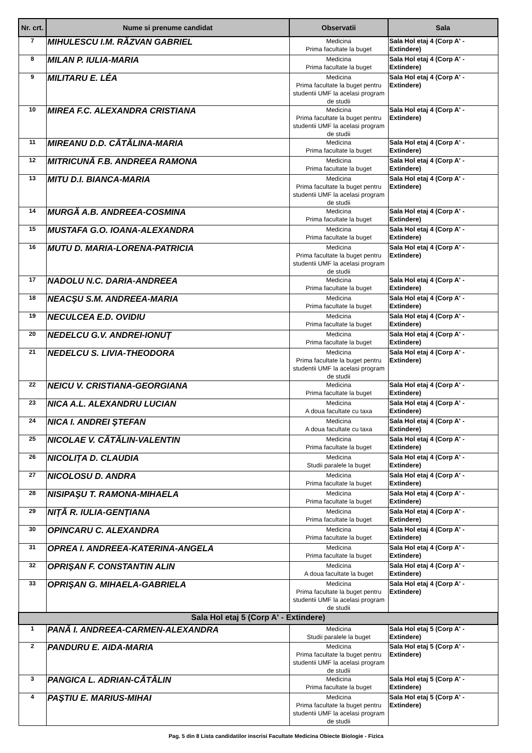| Nr. crt. | Nume si prenume candidat | Observatii | Sala |
| --- | --- | --- | --- |
| 7 | MIHULESCU I.M. RĂZVAN GABRIEL | Medicina Prima facultate la buget | Sala Hol etaj 4 (Corp A' - Extindere) |
| 8 | MILAN P. IULIA-MARIA | Medicina Prima facultate la buget | Sala Hol etaj 4 (Corp A' - Extindere) |
| 9 | MILITARU E. LÉA | Medicina Prima facultate la buget pentru studentii UMF la acelasi program de studii | Sala Hol etaj 4 (Corp A' - Extindere) |
| 10 | MIREA F.C. ALEXANDRA CRISTIANA | Medicina Prima facultate la buget pentru studentii UMF la acelasi program de studii | Sala Hol etaj 4 (Corp A' - Extindere) |
| 11 | MIREANU D.D. CĂTĂLINA-MARIA | Medicina Prima facultate la buget | Sala Hol etaj 4 (Corp A' - Extindere) |
| 12 | MITRICUNĂ F.B. ANDREEA RAMONA | Medicina Prima facultate la buget | Sala Hol etaj 4 (Corp A' - Extindere) |
| 13 | MITU D.I. BIANCA-MARIA | Medicina Prima facultate la buget pentru studentii UMF la acelasi program de studii | Sala Hol etaj 4 (Corp A' - Extindere) |
| 14 | MURGĂ A.B. ANDREEA-COSMINA | Medicina Prima facultate la buget | Sala Hol etaj 4 (Corp A' - Extindere) |
| 15 | MUSTAFA G.O. IOANA-ALEXANDRA | Medicina Prima facultate la buget | Sala Hol etaj 4 (Corp A' - Extindere) |
| 16 | MUTU D. MARIA-LORENA-PATRICIA | Medicina Prima facultate la buget pentru studentii UMF la acelasi program de studii | Sala Hol etaj 4 (Corp A' - Extindere) |
| 17 | NADOLU N.C. DARIA-ANDREEA | Medicina Prima facultate la buget | Sala Hol etaj 4 (Corp A' - Extindere) |
| 18 | NEACŞU S.M. ANDREEA-MARIA | Medicina Prima facultate la buget | Sala Hol etaj 4 (Corp A' - Extindere) |
| 19 | NECULCEA E.D. OVIDIU | Medicina Prima facultate la buget | Sala Hol etaj 4 (Corp A' - Extindere) |
| 20 | NEDELCU G.V. ANDREI-IONUŢ | Medicina Prima facultate la buget | Sala Hol etaj 4 (Corp A' - Extindere) |
| 21 | NEDELCU S. LIVIA-THEODORA | Medicina Prima facultate la buget pentru studentii UMF la acelasi program de studii | Sala Hol etaj 4 (Corp A' - Extindere) |
| 22 | NEICU V. CRISTIANA-GEORGIANA | Medicina Prima facultate la buget | Sala Hol etaj 4 (Corp A' - Extindere) |
| 23 | NICA A.L. ALEXANDRU LUCIAN | Medicina A doua facultate cu taxa | Sala Hol etaj 4 (Corp A' - Extindere) |
| 24 | NICA I. ANDREI ŞTEFAN | Medicina A doua facultate cu taxa | Sala Hol etaj 4 (Corp A' - Extindere) |
| 25 | NICOLAE V. CĂTĂLIN-VALENTIN | Medicina Prima facultate la buget | Sala Hol etaj 4 (Corp A' - Extindere) |
| 26 | NICOLIŢA D. CLAUDIA | Medicina Studii paralele la buget | Sala Hol etaj 4 (Corp A' - Extindere) |
| 27 | NICOLOSU D. ANDRA | Medicina Prima facultate la buget | Sala Hol etaj 4 (Corp A' - Extindere) |
| 28 | NISIPAŞU T. RAMONA-MIHAELA | Medicina Prima facultate la buget | Sala Hol etaj 4 (Corp A' - Extindere) |
| 29 | NIŢĂ R. IULIA-GENŢIANA | Medicina Prima facultate la buget | Sala Hol etaj 4 (Corp A' - Extindere) |
| 30 | OPINCARU C. ALEXANDRA | Medicina Prima facultate la buget | Sala Hol etaj 4 (Corp A' - Extindere) |
| 31 | OPREA I. ANDREEA-KATERINA-ANGELA | Medicina Prima facultate la buget | Sala Hol etaj 4 (Corp A' - Extindere) |
| 32 | OPRIŞAN F. CONSTANTIN ALIN | Medicina A doua facultate la buget | Sala Hol etaj 4 (Corp A' - Extindere) |
| 33 | OPRIŞAN G. MIHAELA-GABRIELA | Medicina Prima facultate la buget pentru studentii UMF la acelasi program de studii | Sala Hol etaj 4 (Corp A' - Extindere) |
| Sala Hol etaj 5 (Corp A' - Extindere) | | | |
| 1 | PANĂ I. ANDREEA-CARMEN-ALEXANDRA | Medicina Studii paralele la buget | Sala Hol etaj 5 (Corp A' - Extindere) |
| 2 | PANDURU E. AIDA-MARIA | Medicina Prima facultate la buget pentru studentii UMF la acelasi program de studii | Sala Hol etaj 5 (Corp A' - Extindere) |
| 3 | PANGICA L. ADRIAN-CĂTĂLIN | Medicina Prima facultate la buget | Sala Hol etaj 5 (Corp A' - Extindere) |
| 4 | PAŞTIU E. MARIUS-MIHAI | Medicina Prima facultate la buget pentru studentii UMF la acelasi program de studii | Sala Hol etaj 5 (Corp A' - Extindere) |
Pag. 5 din 8 Lista candidatilor inscrisi Facultate Medicina Obiecte Biologie - Fizica